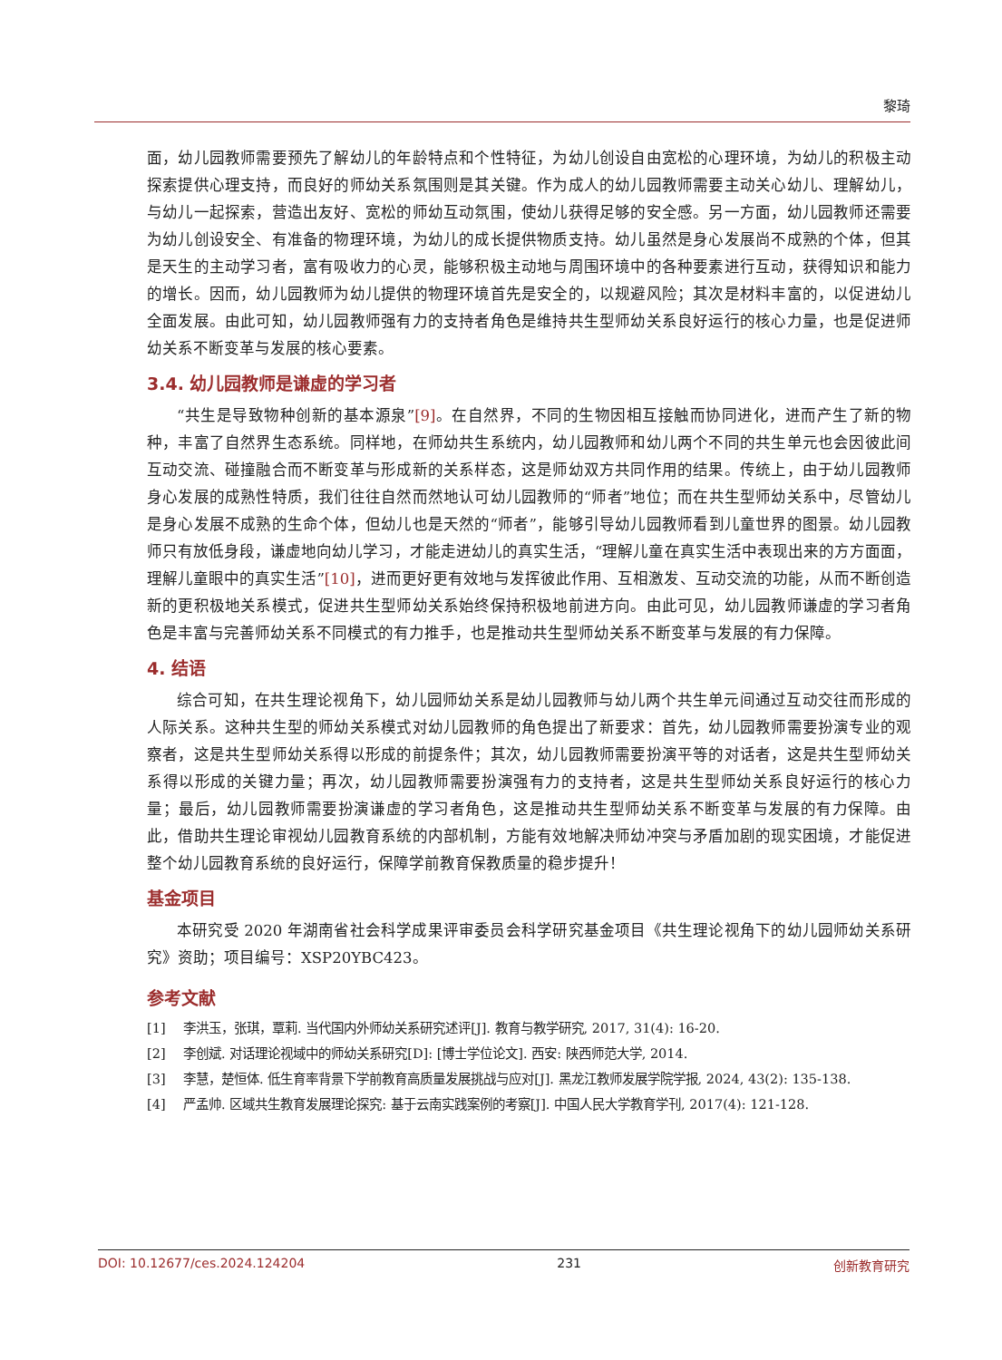黎琦
面，幼儿园教师需要预先了解幼儿的年龄特点和个性特征，为幼儿创设自由宽松的心理环境，为幼儿的积极主动探索提供心理支持，而良好的师幼关系氛围则是其关键。作为成人的幼儿园教师需要主动关心幼儿、理解幼儿，与幼儿一起探索，营造出友好、宽松的师幼互动氛围，使幼儿获得足够的安全感。另一方面，幼儿园教师还需要为幼儿创设安全、有准备的物理环境，为幼儿的成长提供物质支持。幼儿虽然是身心发展尚不成熟的个体，但其是天生的主动学习者，富有吸收力的心灵，能够积极主动地与周围环境中的各种要素进行互动，获得知识和能力的增长。因而，幼儿园教师为幼儿提供的物理环境首先是安全的，以规避风险；其次是材料丰富的，以促进幼儿全面发展。由此可知，幼儿园教师强有力的支持者角色是维持共生型师幼关系良好运行的核心力量，也是促进师幼关系不断变革与发展的核心要素。
3.4. 幼儿园教师是谦虚的学习者
“共生是导致物种创新的基本源泉”[9]。在自然界，不同的生物因相互接触而协同进化，进而产生了新的物种，丰富了自然界生态系统。同样地，在师幼共生系统内，幼儿园教师和幼儿两个不同的共生单元也会因彼此间互动交流、碰撞融合而不断变革与形成新的关系样态，这是师幼双方共同作用的结果。传统上，由于幼儿园教师身心发展的成熟性特质，我们往往自然而然地认可幼儿园教师的“师者”地位；而在共生型师幼关系中，尽管幼儿是身心发展不成熟的生命个体，但幼儿也是天然的“师者”，能够引导幼儿园教师看到儿童世界的图景。幼儿园教师只有放低身段，谦虚地向幼儿学习，才能走进幼儿的真实生活，“理解儿童在真实生活中表现出来的方方面面，理解儿童眼中的真实生活”[10]，进而更好更有效地与发挥彼此作用、互相激发、互动交流的功能，从而不断创造新的更积极地关系模式，促进共生型师幼关系始终保持积极地前进方向。由此可见，幼儿园教师谦虚的学习者角色是丰富与完善师幼关系不同模式的有力推手，也是推动共生型师幼关系不断变革与发展的有力保障。
4. 结语
综合可知，在共生理论视角下，幼儿园师幼关系是幼儿园教师与幼儿两个共生单元间通过互动交往而形成的人际关系。这种共生型的师幼关系模式对幼儿园教师的角色提出了新要求：首先，幼儿园教师需要扮演专业的观察者，这是共生型师幼关系得以形成的前提条件；其次，幼儿园教师需要扮演平等的对话者，这是共生型师幼关系得以形成的关键力量；再次，幼儿园教师需要扮演强有力的支持者，这是共生型师幼关系良好运行的核心力量；最后，幼儿园教师需要扮演谦虚的学习者角色，这是推动共生型师幼关系不断变革与发展的有力保障。由此，借助共生理论审视幼儿园教育系统的内部机制，方能有效地解决师幼冲突与矛盾加剧的现实困境，才能促进整个幼儿园教育系统的良好运行，保障学前教育保教质量的稳步提升！
基金项目
本研究受 2020 年湖南省社会科学成果评审委员会科学研究基金项目《共生理论视角下的幼儿园师幼关系研究》资助；项目编号：XSP20YBC423。
参考文献
[1] 李洪玉，张琪，覃莉. 当代国内外师幼关系研究述评[J]. 教育与教学研究, 2017, 31(4): 16-20.
[2] 李创斌. 对话理论视域中的师幼关系研究[D]: [博士学位论文]. 西安: 陕西师范大学, 2014.
[3] 李慧，楚恒体. 低生育率背景下学前教育高质量发展挑战与应对[J]. 黑龙江教师发展学院学报, 2024, 43(2): 135-138.
[4] 严孟帅. 区域共生教育发展理论探究: 基于云南实践案例的考察[J]. 中国人民大学教育学刊, 2017(4): 121-128.
DOI: 10.12677/ces.2024.124204 231 创新教育研究